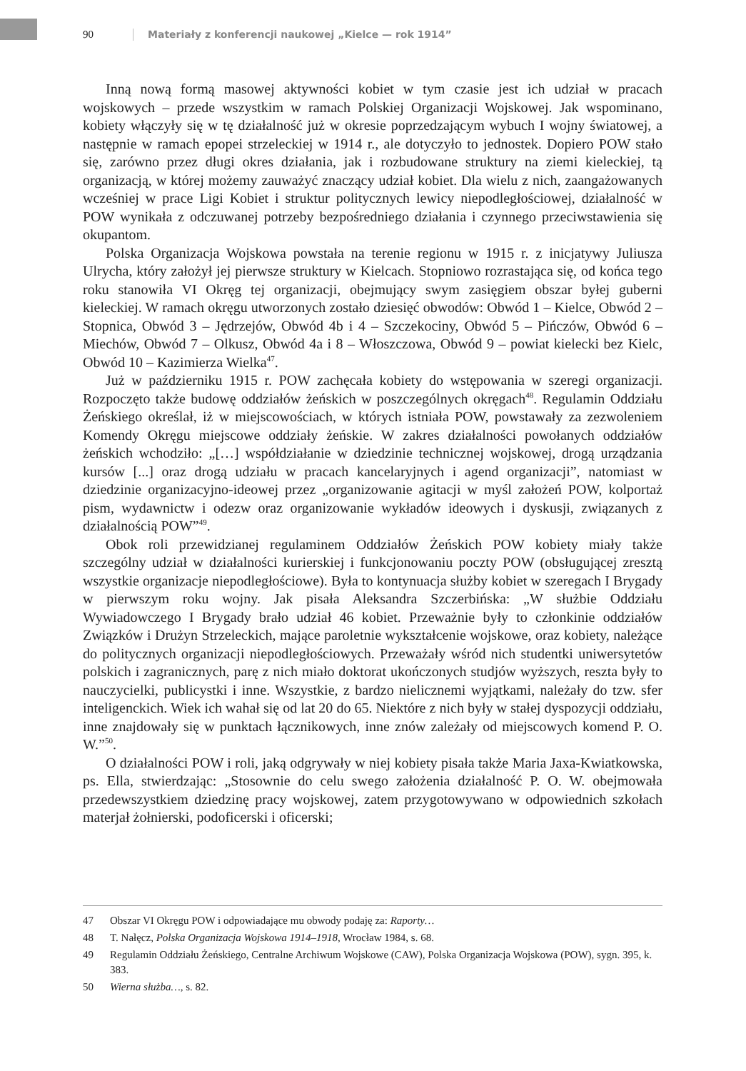90 Materiały z konferencji naukowej „Kielce — rok 1914”
Inną nową formą masowej aktywności kobiet w tym czasie jest ich udział w pracach wojskowych – przede wszystkim w ramach Polskiej Organizacji Wojskowej. Jak wspominano, kobiety włączyły się w tę działalność już w okresie poprzedzającym wybuch I wojny światowej, a następnie w ramach epopei strzeleckiej w 1914 r., ale dotyczyło to jednostek. Dopiero POW stało się, zarówno przez długi okres działania, jak i rozbudowane struktury na ziemi kieleckiej, tą organizacją, w której możemy zauważyć znaczący udział kobiet. Dla wielu z nich, zaangażowanych wcześniej w prace Ligi Kobiet i struktur politycznych lewicy niepodległościowej, działalność w POW wynikała z odczuwanej potrzeby bezpośredniego działania i czynnego przeciwstawienia się okupantom.
Polska Organizacja Wojskowa powstała na terenie regionu w 1915 r. z inicjatywy Juliusza Ulrycha, który założył jej pierwsze struktury w Kielcach. Stopniowo rozrastająca się, od końca tego roku stanowiła VI Okręg tej organizacji, obejmujący swym zasięgiem obszar byłej guberni kieleckiej. W ramach okręgu utworzonych zostało dziesięć obwodów: Obwód 1 – Kielce, Obwód 2 – Stopnica, Obwód 3 – Jędrzejów, Obwód 4b i 4 – Szczekociny, Obwód 5 – Pińczów, Obwód 6 – Miechów, Obwód 7 – Olkusz, Obwód 4a i 8 – Włoszczowa, Obwód 9 – powiat kielecki bez Kielc, Obwód 10 – Kazimierza Wielka<sup>47</sup>.
Już w październiku 1915 r. POW zachęcała kobiety do wstępowania w szeregi organizacji. Rozpoczęto także budowę oddziałów żeńskich w poszczególnych okręgach<sup>48</sup>. Regulamin Oddziału Żeńskiego określał, iż w miejscowościach, w których istniała POW, powstawały za zezwoleniem Komendy Okręgu miejscowe oddziały żeńskie. W zakres działalności powołanych oddziałów żeńskich wchodziło: „[…] współdziałanie w dziedzinie technicznej wojskowej, drogą urządzania kursów [...] oraz drogą udziału w pracach kancelaryjnych i agend organizacji”, natomiast w dziedzinie organizacyjno-ideowej przez „organizowanie agitacji w myśl założeń POW, kolportaż pism, wydawnictw i odezw oraz organizowanie wykładów ideowych i dyskusji, związanych z działalnością POW”<sup>49</sup>.
Obok roli przewidzianej regulaminem Oddziałów Żeńskich POW kobiety miały także szczególny udział w działalności kurierskiej i funkcjonowaniu poczty POW (obsługującej zresztą wszystkie organizacje niepodległościowe). Była to kontynuacja służby kobiet w szeregach I Brygady w pierwszym roku wojny. Jak pisała Aleksandra Szczerbińska: „W służbie Oddziału Wywiadowczego I Brygady brało udział 46 kobiet. Przeważnie były to członkinie oddziałów Związków i Drużyn Strzeleckich, mające paroletnie wykształcenie wojskowe, oraz kobiety, należące do politycznych organizacji niepodległościowych. Przeważały wśród nich studentki uniwersytetów polskich i zagranicznych, parę z nich miało doktorat ukończonych studjów wyższych, reszta były to nauczycielki, publicystki i inne. Wszystkie, z bardzo nielicznemi wyjątkami, należały do tzw. sfer inteligenckich. Wiek ich wahał się od lat 20 do 65. Niektóre z nich były w stałej dyspozycji oddziału, inne znajdowały się w punktach łącznikowych, inne znów zależały od miejscowych komend P. O. W.”<sup>50</sup>.
O działalności POW i roli, jaką odgrywały w niej kobiety pisała także Maria Jaxa-Kwiatkowska, ps. Ella, stwierdzając: „Stosownie do celu swego założenia działalność P. O. W. obejmowała przedewszystkiem dziedzinę pracy wojskowej, zatem przygotowywano w odpowiednich szkołach materjał żołnierski, podoficerski i oficerski;
47 Obszar VI Okręgu POW i odpowiadające mu obwody podaję za: Raporty…
48 T. Nałęcz, Polska Organizacja Wojskowa 1914–1918, Wrocław 1984, s. 68.
49 Regulamin Oddziału Żeńskiego, Centralne Archiwum Wojskowe (CAW), Polska Organizacja Wojskowa (POW), sygn. 395, k. 383.
50 Wierna służba…, s. 82.